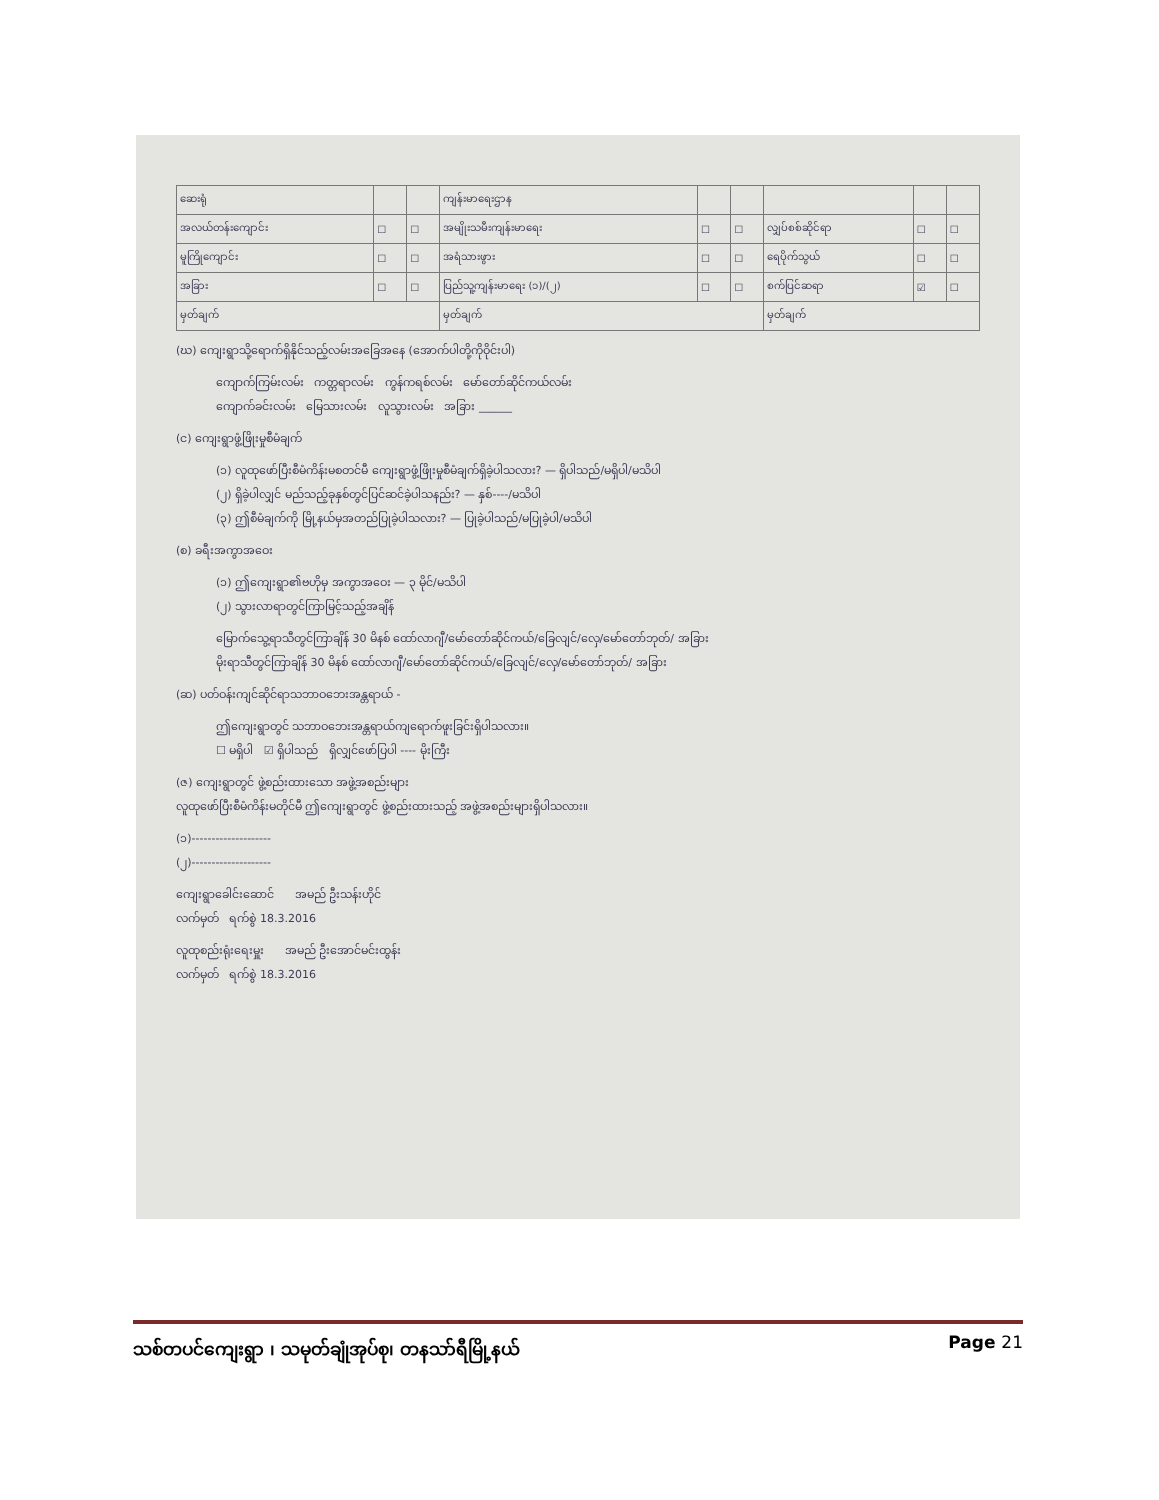| ဆေးရုံ | | | ကျန်းမာရေးဌာန | | | | | |
| အလယ်တန်းကျောင်း | ☐ | ☐ | အမျိုးသမီးကျန်းမာရေး | ☐ | ☐ | လျှပ်စစ်ဆိုင်ရာ | ☐ | ☐ |
| မူကြိုကျောင်း | ☐ | ☐ | အရံသားဖွား | ☐ | ☐ | ရေပိုက်သွယ် | ☐ | ☐ |
| အခြား | ☐ | ☐ | ပြည်သူ့ကျန်းမာရေး (၁)/(၂) | ☐ | ☐ | စက်ပြင်ဆရာ | ☑ | ☐ |
| မှတ်ချက် | | | မှတ်ချက် | | | မှတ်ချက် | | |
(ဃ) ကျေးရွာသို့ရောက်ရှိနိုင်သည့်လမ်းအခြေအနေ (အောက်ပါတို့ကိုဝိုင်းပါ)
ကျောက်ကြမ်းလမ်း ကတ္တရာလမ်း ကွန်ကရစ်လမ်း မော်တော်ဆိုင်ကယ်လမ်း
ကျောက်ခင်းလမ်း မြေသားလမ်း လူသွားလမ်း အခြား ______
(င) ကျေးရွာဖွံ့ဖြိုးမှုစီမံချက်
(၁) လူထုဖော်ပြီးစီမံကိန်းမစတင်မီ ကျေးရွာဖွံ့ဖြိုးမှုစီမံချက်ရှိခဲ့ပါသလား? — ရှိပါသည်/မရှိပါ/မသိပါ
(၂) ရှိခဲ့ပါလျှင် မည်သည့်ခုနှစ်တွင်ပြင်ဆင်ခဲ့ပါသနည်း? — နှစ်----/မသိပါ
(၃) ဤစီမံချက်ကို မြို့နယ်မှအတည်ပြုခဲ့ပါသလား? — ပြုခဲ့ပါသည်/မပြုခဲ့ပါ/မသိပါ
(စ) ခရီးအကွာအဝေး
(၁) ဤကျေးရွာ၏ဗဟိုမှ အကွာအဝေး — ၃ မိုင်/မသိပါ
(၂) သွားလာရာတွင်ကြာမြင့်သည့်အချိန်
မြောက်သွေ့ရာသီတွင်ကြာချိန် 30 မိနစ် ထော်လာဂျီ/မော်တော်ဆိုင်ကယ်/ခြေလျင်/လှေ/မော်တော်ဘုတ်/ အခြား
မိုးရာသီတွင်ကြာချိန် 30 မိနစ် ထော်လာဂျီ/မော်တော်ဆိုင်ကယ်/ခြေလျင်/လှေ/မော်တော်ဘုတ်/ အခြား
(ဆ) ပတ်ဝန်းကျင်ဆိုင်ရာသဘာဝဘေးအန္တရာယ် -
ဤကျေးရွာတွင် သဘာဝဘေးအန္တရာယ်ကျရောက်ဖူးခြင်းရှိပါသလား။
☐ မရှိပါ ☑ ရှိပါသည် ရှိလျှင်ဖော်ပြပါ ---- မိုးကြီး
(ဇ) ကျေးရွာတွင် ဖွဲ့စည်းထားသော အဖွဲ့အစည်းများ
လူထုဖော်ပြီးစီမံကိန်းမတိုင်မီ ဤကျေးရွာတွင် ဖွဲ့စည်းထားသည့် အဖွဲ့အစည်းများရှိပါသလား။
(၁)--------------------
(၂)--------------------
ကျေးရွာခေါင်းဆောင် အမည် ဦးသန်းဟိုင်
လက်မှတ် ရက်စွဲ 18.3.2016
လူထုစည်းရုံးရေးမှူး အမည် ဦးအောင်မင်းထွန်း
လက်မှတ် ရက်စွဲ 18.3.2016
သစ်တပင်ကျေးရွာ ၊ သမုတ်ချုံအုပ်စု၊ တနသာ်ရီမြို့နယ် Page 21